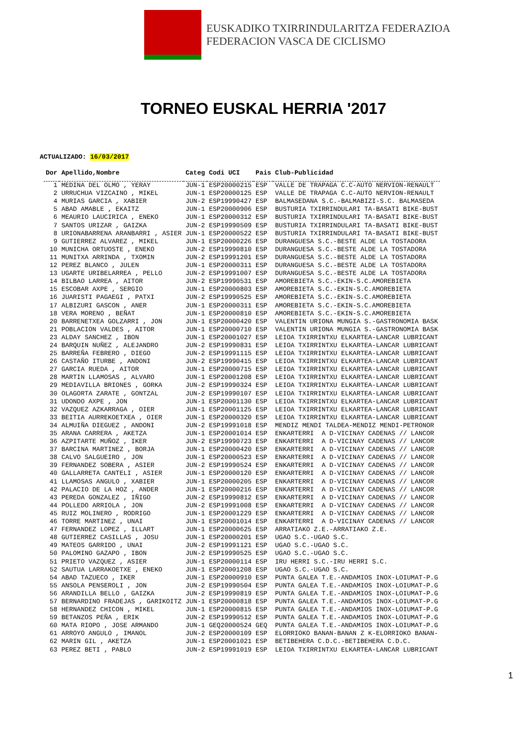EUSKADIKO TXIRRINDULARITZA FEDERAZIOA
FEDERACION VASCA DE CICLISMO
TORNEO EUSKAL HERRIA '2017
ACTUALIZADO: 16/03/2017
| Dor | Apellido,Nombre | Categ | Codi UCI | Pais | Club-Publicidad |
| --- | --- | --- | --- | --- | --- |
| 1 | MEDINA DEL OLMO , YERAY | JUN-1 | ESP20000215 | ESP | VALLE DE TRAPAGA C.C-AUTO NERVION-RENAULT |
| 2 | URRUCHUA VIZCAINO , MIKEL | JUN-1 | ESP20000125 | ESP | VALLE DE TRAPAGA C.C-AUTO NERVION-RENAULT |
| 4 | MURIAS GARCIA , XABIER | JUN-2 | ESP19990427 | ESP | BALMASEDANA S.C.-BALMABIZI-S.C. BALMASEDA |
| 5 | ABAD AMABLE , EKAITZ | JUN-1 | ESP20000906 | ESP | BUSTURIA TXIRRINDULARI TA-BASATI BIKE-BUST |
| 6 | MEAURIO LAUCIRICA , ENEKO | JUN-1 | ESP20000312 | ESP | BUSTURIA TXIRRINDULARI TA-BASATI BIKE-BUST |
| 7 | SANTOS URIZAR , GAIZKA | JUN-2 | ESP19990509 | ESP | BUSTURIA TXIRRINDULARI TA-BASATI BIKE-BUST |
| 8 | URIONABARRENA ARANBARRI , ASIER | JUN-1 | ESP20000522 | ESP | BUSTURIA TXIRRINDULARI TA-BASATI BIKE-BUST |
| 9 | GUTIERREZ ALVAREZ , MIKEL | JUN-1 | ESP20000226 | ESP | DURANGUESA S.C.-BESTE ALDE LA TOSTADORA |
| 10 | MUNICHA ORTUOSTE , ENEKO | JUN-2 | ESP19990810 | ESP | DURANGUESA S.C.-BESTE ALDE LA TOSTADORA |
| 11 | MUNITXA ARRINDA , TXOMIN | JUN-2 | ESP19991201 | ESP | DURANGUESA S.C.-BESTE ALDE LA TOSTADORA |
| 12 | PEREZ BLANCO , JULEN | JUN-1 | ESP20000311 | ESP | DURANGUESA S.C.-BESTE ALDE LA TOSTADORA |
| 13 | UGARTE URIBELARREA , PELLO | JUN-2 | ESP19991007 | ESP | DURANGUESA S.C.-BESTE ALDE LA TOSTADORA |
| 14 | BILBAO LARREA , AITOR | JUN-2 | ESP19990531 | ESP | AMOREBIETA S.C.-EKIN-S.C.AMOREBIETA |
| 15 | ESCOBAR AXPE , SERGIO | JUN-1 | ESP20000803 | ESP | AMOREBIETA S.C.-EKIN-S.C.AMOREBIETA |
| 16 | JUARISTI PAGAEGI , PATXI | JUN-2 | ESP19990525 | ESP | AMOREBIETA S.C.-EKIN-S.C.AMOREBIETA |
| 17 | ALBIZURI GASCON , ANER | JUN-1 | ESP20000311 | ESP | AMOREBIETA S.C.-EKIN-S.C.AMOREBIETA |
| 18 | VERA MORENO , BEÑAT | JUN-1 | ESP20000810 | ESP | AMOREBIETA S.C.-EKIN-S.C.AMOREBIETA |
| 20 | BARRENETXEA GOLZARRI , JON | JUN-1 | ESP20000420 | ESP | VALENTIN URIONA MUNGIA S.-GASTRONOMIA BASK |
| 21 | POBLACION VALDES , AITOR | JUN-1 | ESP20000710 | ESP | VALENTIN URIONA MUNGIA S.-GASTRONOMIA BASK |
| 23 | ALDAY SANCHEZ , IBON | JUN-1 | ESP20001027 | ESP | LEIOA TXIRRINTXU ELKARTEA-LANCAR LUBRICANT |
| 24 | BARQUIN NUÑEZ , ALEJANDRO | JUN-2 | ESP19990831 | ESP | LEIOA TXIRRINTXU ELKARTEA-LANCAR LUBRICANT |
| 25 | BARREÑA FEBRERO , DIEGO | JUN-2 | ESP19991115 | ESP | LEIOA TXIRRINTXU ELKARTEA-LANCAR LUBRICANT |
| 26 | CASTAÑO ITURBE , ANDONI | JUN-2 | ESP19990415 | ESP | LEIOA TXIRRINTXU ELKARTEA-LANCAR LUBRICANT |
| 27 | GARCIA RUEDA , AITOR | JUN-1 | ESP20000715 | ESP | LEIOA TXIRRINTXU ELKARTEA-LANCAR LUBRICANT |
| 28 | MARTIN LLAMOSAS , ALVARO | JUN-1 | ESP20001208 | ESP | LEIOA TXIRRINTXU ELKARTEA-LANCAR LUBRICANT |
| 29 | MEDIAVILLA BRIONES , GORKA | JUN-2 | ESP19990324 | ESP | LEIOA TXIRRINTXU ELKARTEA-LANCAR LUBRICANT |
| 30 | OLAGORTA ZARATE , GONTZAL | JUN-2 | ESP19990107 | ESP | LEIOA TXIRRINTXU ELKARTEA-LANCAR LUBRICANT |
| 31 | UDONDO AXPE , JON | JUN-1 | ESP20001130 | ESP | LEIOA TXIRRINTXU ELKARTEA-LANCAR LUBRICANT |
| 32 | VAZQUEZ AZKARRAGA , OIER | JUN-1 | ESP20001125 | ESP | LEIOA TXIRRINTXU ELKARTEA-LANCAR LUBRICANT |
| 33 | BEITIA AURREKOETXEA , OIER | JUN-1 | ESP20000320 | ESP | LEIOA TXIRRINTXU ELKARTEA-LANCAR LUBRICANT |
| 34 | ALMUIÑA DIEGUEZ , ANDONI | JUN-2 | ESP19991018 | ESP | MENDIZ MENDI TALDEA-MENDIZ MENDI-PETRONOR |
| 35 | ARANA CARRERA , AKETZA | JUN-1 | ESP20001014 | ESP | ENKARTERRI A D-VICINAY CADENAS // LANCOR |
| 36 | AZPITARTE MUÑOZ , IKER | JUN-2 | ESP19990723 | ESP | ENKARTERRI A D-VICINAY CADENAS // LANCOR |
| 37 | BARCINA MARTINEZ , BORJA | JUN-1 | ESP20000420 | ESP | ENKARTERRI A D-VICINAY CADENAS // LANCOR |
| 38 | CALVO SALGUEIRO , JON | JUN-1 | ESP20000523 | ESP | ENKARTERRI A D-VICINAY CADENAS // LANCOR |
| 39 | FERNANDEZ SOBERA , ASIER | JUN-2 | ESP19990524 | ESP | ENKARTERRI A D-VICINAY CADENAS // LANCOR |
| 40 | GALLARRETA CANTELI , ASIER | JUN-1 | ESP20000120 | ESP | ENKARTERRI A D-VICINAY CADENAS // LANCOR |
| 41 | LLAMOSAS ANGULO , XABIER | JUN-1 | ESP20000205 | ESP | ENKARTERRI A D-VICINAY CADENAS // LANCOR |
| 42 | PALACIO DE LA HOZ , ANDER | JUN-1 | ESP20000216 | ESP | ENKARTERRI A D-VICINAY CADENAS // LANCOR |
| 43 | PEREDA GONZALEZ , IÑIGO | JUN-2 | ESP19990812 | ESP | ENKARTERRI A D-VICINAY CADENAS // LANCOR |
| 44 | POLLEDO ARRIOLA , JON | JUN-2 | ESP19991008 | ESP | ENKARTERRI A D-VICINAY CADENAS // LANCOR |
| 45 | RUIZ MOLINERO , RODRIGO | JUN-1 | ESP20001229 | ESP | ENKARTERRI A D-VICINAY CADENAS // LANCOR |
| 46 | TORRE MARTINEZ , UNAI | JUN-1 | ESP20001014 | ESP | ENKARTERRI A D-VICINAY CADENAS // LANCOR |
| 47 | FERNANDEZ LOPEZ , ILLART | JUN-1 | ESP20000625 | ESP | ARRATIAKO Z.E.-ARRATIAKO Z.E. |
| 48 | GUTIERREZ CASILLAS , JOSU | JUN-1 | ESP20000201 | ESP | UGAO S.C.-UGAO S.C. |
| 49 | MATEOS GARRIDO , UNAI | JUN-2 | ESP19991121 | ESP | UGAO S.C.-UGAO S.C. |
| 50 | PALOMINO GAZAPO , IBON | JUN-2 | ESP19990525 | ESP | UGAO S.C.-UGAO S.C. |
| 51 | PRIETO VAZQUEZ , ASIER | JUN-1 | ESP20000114 | ESP | IRU HERRI S.C.-IRU HERRI S.C. |
| 52 | SAUTUA LARRAKOETXE , ENEKO | JUN-1 | ESP20001208 | ESP | UGAO S.C.-UGAO S.C. |
| 54 | ABAD TAZUECO , IKER | JUN-1 | ESP20000910 | ESP | PUNTA GALEA T.E.-ANDAMIOS INOX-LOIUMAT-P.G |
| 55 | ANSOLA PENSEROLI , JON | JUN-2 | ESP19990504 | ESP | PUNTA GALEA T.E.-ANDAMIOS INOX-LOIUMAT-P.G |
| 56 | ARANDILLA BELLO , GAIZKA | JUN-2 | ESP19990819 | ESP | PUNTA GALEA T.E.-ANDAMIOS INOX-LOIUMAT-P.G |
| 57 | BERNARDINO FRADEJAS , GARIKOITZ | JUN-1 | ESP20000818 | ESP | PUNTA GALEA T.E.-ANDAMIOS INOX-LOIUMAT-P.G |
| 58 | HERNANDEZ CHICON , MIKEL | JUN-1 | ESP20000815 | ESP | PUNTA GALEA T.E.-ANDAMIOS INOX-LOIUMAT-P.G |
| 59 | BETANZOS PEÑA , ERIK | JUN-2 | ESP19990512 | ESP | PUNTA GALEA T.E.-ANDAMIOS INOX-LOIUMAT-P.G |
| 60 | MATA RIOPO , JOSE ARMANDO | JUN-1 | GEQ20000524 | GEQ | PUNTA GALEA T.E.-ANDAMIOS INOX-LOIUMAT-P.G |
| 61 | ARROYO ANGULO , IMANOL | JUN-2 | ESP20000109 | ESP | ELORRIOKO BANAN-BANAN Z K-ELORRIOKO BANAN- |
| 62 | MARIN GIL , AKETZA | JUN-1 | ESP20001021 | ESP | BETIBEHERA C.D.C.-BETIBEHERA C.D.C. |
| 63 | PEREZ BETI , PABLO | JUN-2 | ESP19991019 | ESP | LEIOA TXIRRINTXU ELKARTEA-LANCAR LUBRICANT |
1